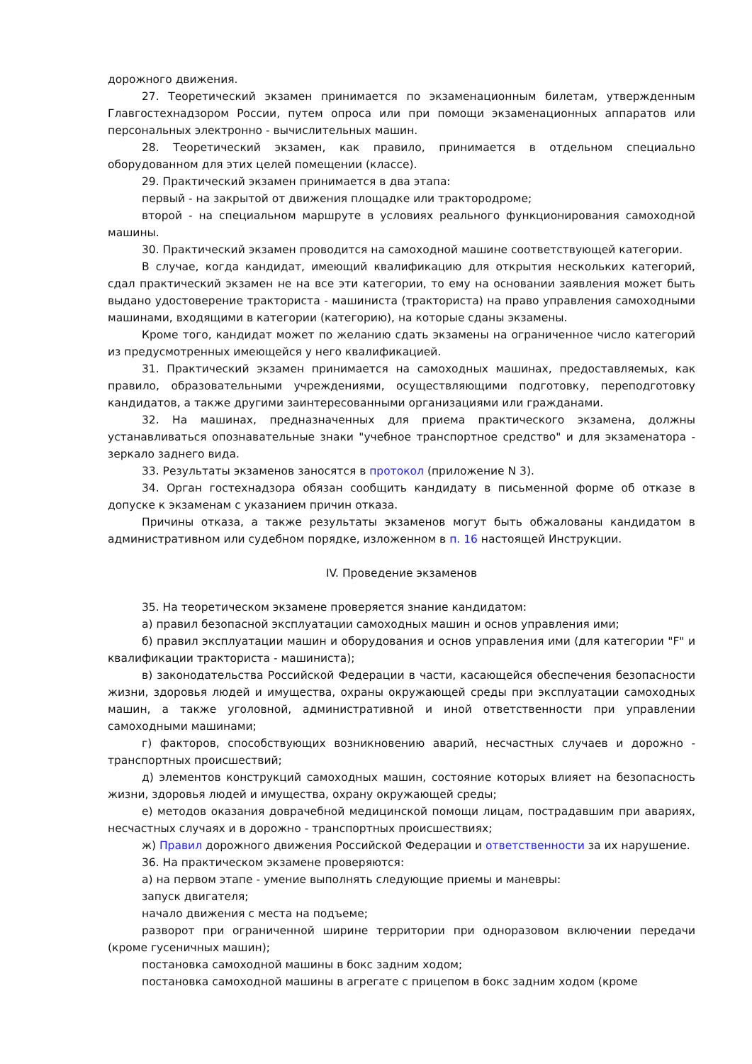дорожного движения.
27. Теоретический экзамен принимается по экзаменационным билетам, утвержденным Главгостехнадзором России, путем опроса или при помощи экзаменационных аппаратов или персональных электронно - вычислительных машин.
28. Теоретический экзамен, как правило, принимается в отдельном специально оборудованном для этих целей помещении (классе).
29. Практический экзамен принимается в два этапа:
первый - на закрытой от движения площадке или трактородроме;
второй - на специальном маршруте в условиях реального функционирования самоходной машины.
30. Практический экзамен проводится на самоходной машине соответствующей категории.
В случае, когда кандидат, имеющий квалификацию для открытия нескольких категорий, сдал практический экзамен не на все эти категории, то ему на основании заявления может быть выдано удостоверение тракториста - машиниста (тракториста) на право управления самоходными машинами, входящими в категории (категорию), на которые сданы экзамены.
Кроме того, кандидат может по желанию сдать экзамены на ограниченное число категорий из предусмотренных имеющейся у него квалификацией.
31. Практический экзамен принимается на самоходных машинах, предоставляемых, как правило, образовательными учреждениями, осуществляющими подготовку, переподготовку кандидатов, а также другими заинтересованными организациями или гражданами.
32. На машинах, предназначенных для приема практического экзамена, должны устанавливаться опознавательные знаки "учебное транспортное средство" и для экзаменатора - зеркало заднего вида.
33. Результаты экзаменов заносятся в протокол (приложение N 3).
34. Орган гостехнадзора обязан сообщить кандидату в письменной форме об отказе в допуске к экзаменам с указанием причин отказа.
Причины отказа, а также результаты экзаменов могут быть обжалованы кандидатом в административном или судебном порядке, изложенном в п. 16 настоящей Инструкции.
IV. Проведение экзаменов
35. На теоретическом экзамене проверяется знание кандидатом:
а) правил безопасной эксплуатации самоходных машин и основ управления ими;
б) правил эксплуатации машин и оборудования и основ управления ими (для категории "F" и квалификации тракториста - машиниста);
в) законодательства Российской Федерации в части, касающейся обеспечения безопасности жизни, здоровья людей и имущества, охраны окружающей среды при эксплуатации самоходных машин, а также уголовной, административной и иной ответственности при управлении самоходными машинами;
г) факторов, способствующих возникновению аварий, несчастных случаев и дорожно - транспортных происшествий;
д) элементов конструкций самоходных машин, состояние которых влияет на безопасность жизни, здоровья людей и имущества, охрану окружающей среды;
е) методов оказания доврачебной медицинской помощи лицам, пострадавшим при авариях, несчастных случаях и в дорожно - транспортных происшествиях;
ж) Правил дорожного движения Российской Федерации и ответственности за их нарушение.
36. На практическом экзамене проверяются:
а) на первом этапе - умение выполнять следующие приемы и маневры:
запуск двигателя;
начало движения с места на подъеме;
разворот при ограниченной ширине территории при одноразовом включении передачи (кроме гусеничных машин);
постановка самоходной машины в бокс задним ходом;
постановка самоходной машины в агрегате с прицепом в бокс задним ходом (кроме